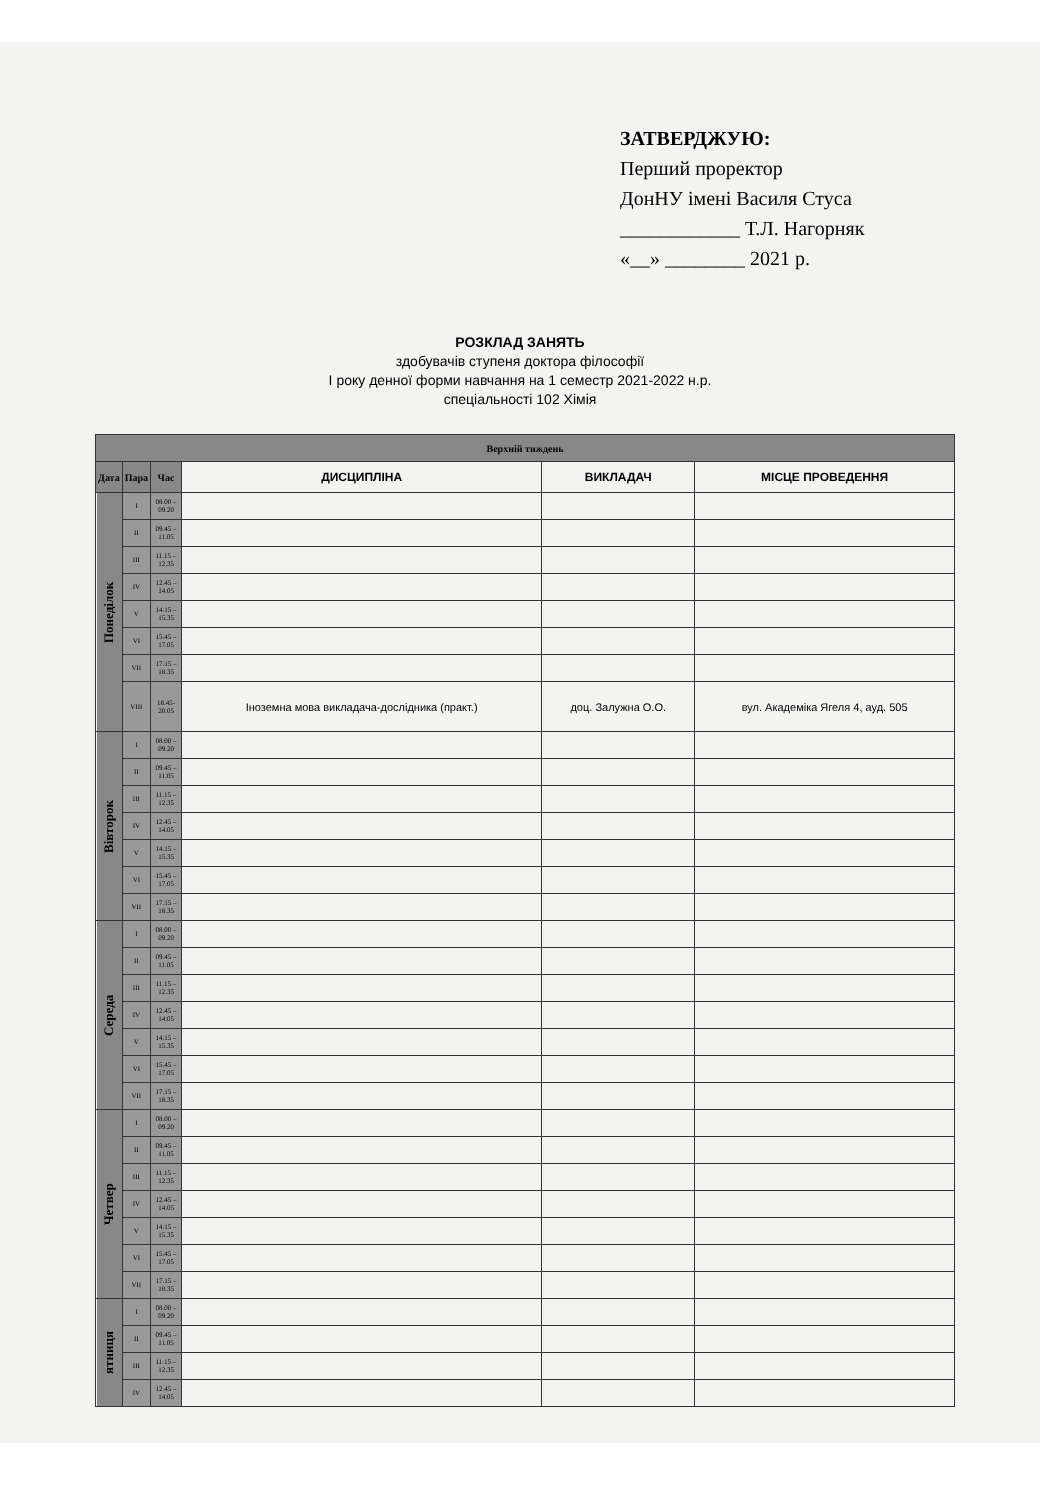ЗАТВЕРДЖУЮ:
Перший проректор
ДонНУ імені Василя Стуса
____________ Т.Л. Нагорняк
«__» ________ 2021 р.
РОЗКЛАД ЗАНЯТЬ
здобувачів ступеня доктора філософії
І року денної форми навчання на 1 семестр 2021-2022 н.р.
спеціальності 102 Хімія
| Верхній тиждень | | | | | |
| --- | --- | --- | --- | --- | --- |
| Дата | Пара | Час | ДИСЦИПЛІНА | ВИКЛАДАЧ | МІСЦЕ ПРОВЕДЕННЯ |
| Понеділок | I | 08.00 – 09.20 | | | |
| | II | 09.45 – 11.05 | | | |
| | III | 11.15 – 12.35 | | | |
| | IV | 12.45 – 14.05 | | | |
| | V | 14.15 – 15.35 | | | |
| | VI | 15.45 – 17.05 | | | |
| | VII | 17.15 – 18.35 | | | |
| | VIII | 18.45- 20.05 | Іноземна мова викладача-дослідника (практ.) | доц. Залужна О.О. | вул. Академіка Ягеля 4, ауд. 505 |
| Вівторок | I | 08.00 – 09.20 | | | |
| | II | 09.45 – 11.05 | | | |
| | III | 11.15 – 12.35 | | | |
| | IV | 12.45 – 14.05 | | | |
| | V | 14.15 – 15.35 | | | |
| | VI | 15.45 – 17.05 | | | |
| | VII | 17.15 – 18.35 | | | |
| Середа | I | 08.00 – 09.20 | | | |
| | II | 09.45 – 11.05 | | | |
| | III | 11.15 – 12.35 | | | |
| | IV | 12.45 – 14.05 | | | |
| | V | 14.15 – 15.35 | | | |
| | VI | 15.45 – 17.05 | | | |
| | VII | 17.15 – 18.35 | | | |
| Четвер | I | 08.00 – 09.20 | | | |
| | II | 09.45 – 11.05 | | | |
| | III | 11.15 – 12.35 | | | |
| | IV | 12.45 – 14.05 | | | |
| | V | 14.15 – 15.35 | | | |
| | VI | 15.45 – 17.05 | | | |
| | VII | 17.15 – 18.35 | | | |
| ятниця | I | 08.00 – 09.20 | | | |
| | II | 09.45 – 11.05 | | | |
| | III | 11.15 – 12.35 | | | |
| | IV | 12.45 – 14.05 | | | |